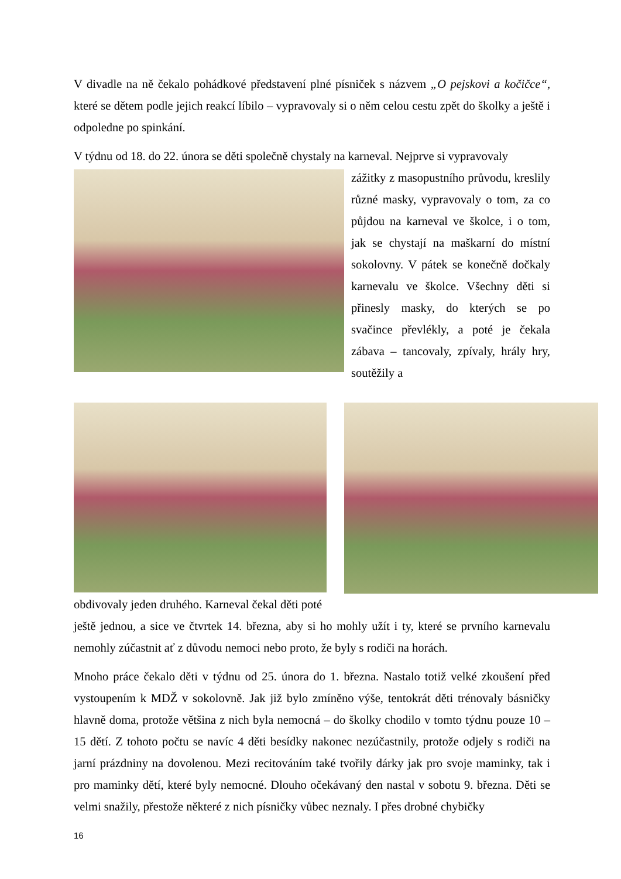V divadle na ně čekalo pohádkové představení plné písniček s názvem „O pejskovi a kočičce“, které se dětem podle jejich reakcí líbilo – vypravovaly si o něm celou cestu zpět do školky a ještě i odpoledne po spinkání.
V týdnu od 18. do 22. února se děti společně chystaly na karneval. Nejprve si vypravovaly
zážitky z masopustního průvodu, kreslily různé masky, vypravovaly o tom, za co půjdou na karneval ve školce, i o tom, jak se chystají na maškarní do místní sokolovny. V pátek se konečně dočkaly karnevalu ve školce. Všechny děti si přinesly masky, do kterých se po svačince převlékly, a poté je čekala zábava – tancovaly, zpívaly, hrály hry, soutěžily a
obdivovaly jeden druhého. Karneval čekal děti poté
ještě jednou, a sice ve čtvrtek 14. března, aby si ho mohly užít i ty, které se prvního karnevalu nemohly zúčastnit ať z důvodu nemoci nebo proto, že byly s rodiči na horách.
Mnoho práce čekalo děti v týdnu od 25. února do 1. března. Nastalo totiž velké zkoušení před vystoupením k MDŽ v sokolovně. Jak již bylo zmíněno výše, tentokrát děti trénovaly básničky hlavně doma, protože většina z nich byla nemocná – do školky chodilo v tomto týdnu pouze 10 – 15 dětí. Z tohoto počtu se navíc 4 děti besídky nakonec nezúčastnily, protože odjely s rodiči na jarní prázdniny na dovolenou. Mezi recitováním také tvořily dárky jak pro svoje maminky, tak i pro maminky dětí, které byly nemocné. Dlouho očekávaný den nastal v sobotu 9. března. Děti se velmi snažily, přestože některé z nich písničky vůbec neznaly. I přes drobné chybičky
16